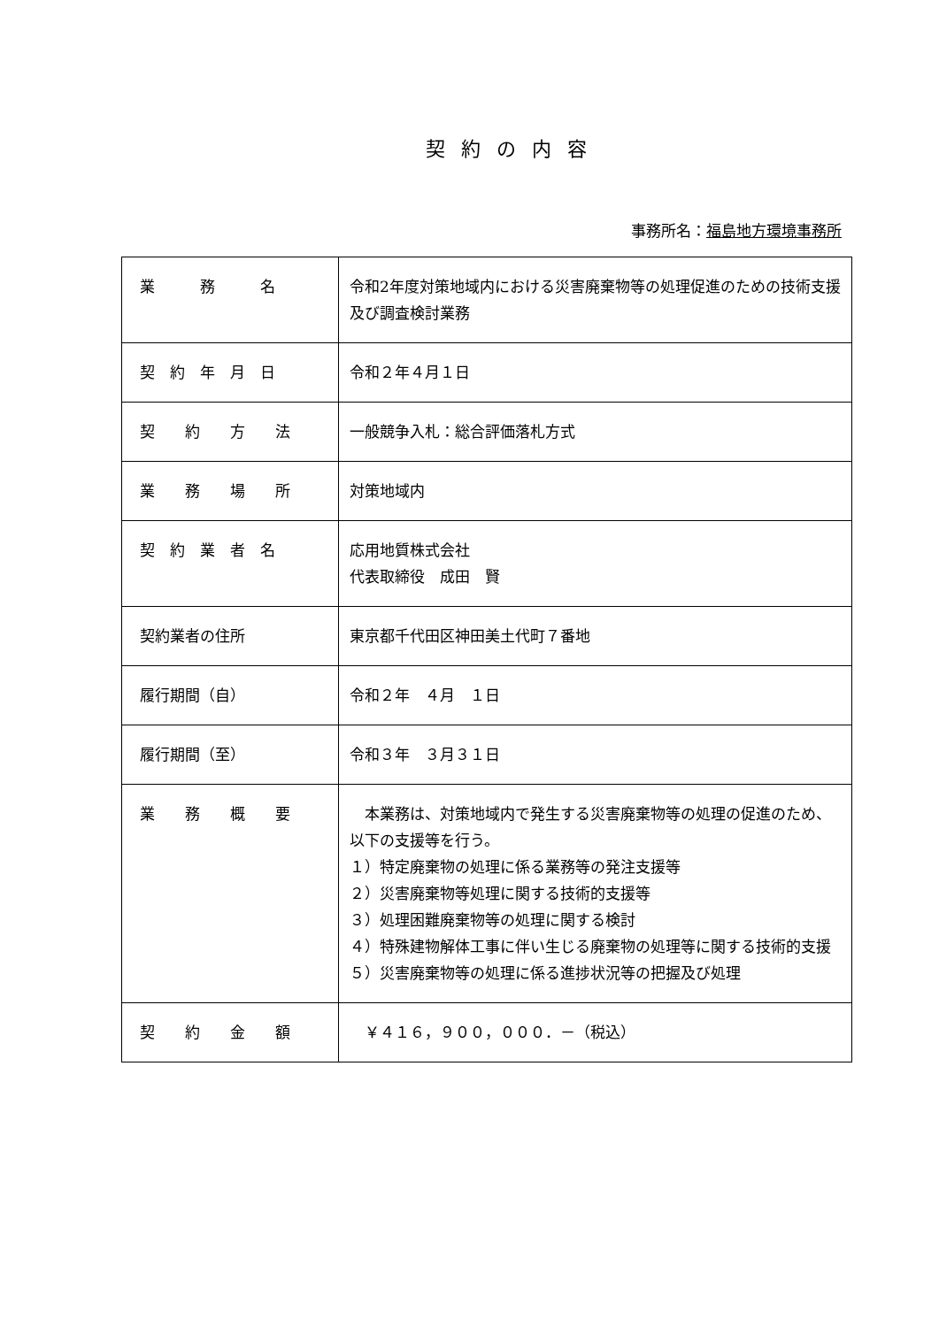契約の内容
事務所名：福島地方環境事務所
| 業 務 名 | 令和2年度対策地域内における災害廃棄物等の処理促進のための技術支援及び調査検討業務 |
| 契 約 年 月 日 | 令和２年４月１日 |
| 契 約 方 法 | 一般競争入札：総合評価落札方式 |
| 業 務 場 所 | 対策地域内 |
| 契 約 業 者 名 | 応用地質株式会社 代表取締役 成田 賢 |
| 契約業者の住所 | 東京都千代田区神田美土代町７番地 |
| 履行期間（自） | 令和２年 ４月 １日 |
| 履行期間（至） | 令和３年 ３月３１日 |
| 業 務 概 要 | 本業務は、対策地域内で発生する災害廃棄物等の処理の促進のため、以下の支援等を行う。 １）特定廃棄物の処理に係る業務等の発注支援等 ２）災害廃棄物等処理に関する技術的支援等 ３）処理困難廃棄物等の処理に関する検討 ４）特殊建物解体工事に伴い生じる廃棄物の処理等に関する技術的支援 ５）災害廃棄物等の処理に係る進捗状況等の把握及び処理 |
| 契 約 金 額 | ￥４１６，９００，０００．－（税込） |